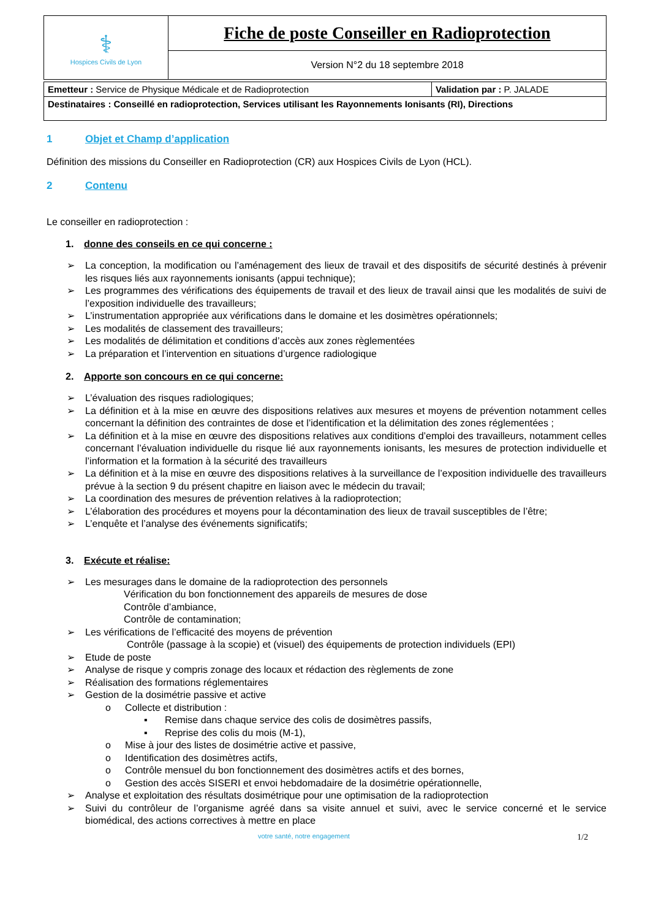| ⚕ Hospices Civils de Lyon | Fiche de poste Conseiller en Radioprotection |
| | Version N°2 du 18 septembre 2018 |
| Emetteur : Service de Physique Médicale et de Radioprotection | Validation par : P. JALADE |
| Destinataires : Conseillé en radioprotection, Services utilisant les Rayonnements Ionisants (RI), Directions | |
1 Objet et Champ d’application
Définition des missions du Conseiller en Radioprotection (CR) aux Hospices Civils de Lyon (HCL).
2 Contenu
Le conseiller en radioprotection :
1. donne des conseils en ce qui concerne :
La conception, la modification ou l’aménagement des lieux de travail et des dispositifs de sécurité destinés à prévenir les risques liés aux rayonnements ionisants (appui technique);
Les programmes des vérifications des équipements de travail et des lieux de travail ainsi que les modalités de suivi de l’exposition individuelle des travailleurs;
L’instrumentation appropriée aux vérifications dans le domaine et les dosimètres opérationnels;
Les modalités de classement des travailleurs;
Les modalités de délimitation et conditions d’accès aux zones règlementées
La préparation et l’intervention en situations d’urgence radiologique
2. Apporte son concours en ce qui concerne:
L’évaluation des risques radiologiques;
La définition et à la mise en œuvre des dispositions relatives aux mesures et moyens de prévention notamment celles concernant la définition des contraintes de dose et l’identification et la délimitation des zones réglementées ;
La définition et à la mise en œuvre des dispositions relatives aux conditions d’emploi des travailleurs, notamment celles concernant l’évaluation individuelle du risque lié aux rayonnements ionisants, les mesures de protection individuelle et l’information et la formation à la sécurité des travailleurs
La définition et à la mise en œuvre des dispositions relatives à la surveillance de l’exposition individuelle des travailleurs prévue à la section 9 du présent chapitre en liaison avec le médecin du travail;
La coordination des mesures de prévention relatives à la radioprotection;
L’élaboration des procédures et moyens pour la décontamination des lieux de travail susceptibles de l’être;
L’enquête et l’analyse des événements significatifs;
3. Exécute et réalise:
Les mesurages dans le domaine de la radioprotection des personnels
Vérification du bon fonctionnement des appareils de mesures de dose
Contrôle d’ambiance,
Contrôle de contamination;
Les vérifications de l’efficacité des moyens de prévention
Contrôle (passage à la scopie) et (visuel) des équipements de protection individuels (EPI)
Etude de poste
Analyse de risque y compris zonage des locaux et rédaction des règlements de zone
Réalisation des formations réglementaires
Gestion de la dosimétrie passive et active
o Collecte et distribution :
▪ Remise dans chaque service des colis de dosimètres passifs,
▪ Reprise des colis du mois (M-1),
o Mise à jour des listes de dosimétrie active et passive,
o Identification des dosimètres actifs,
o Contrôle mensuel du bon fonctionnement des dosimètres actifs et des bornes,
o Gestion des accès SISERI et envoi hebdomadaire de la dosimétrie opérationnelle,
Analyse et exploitation des résultats dosimétrique pour une optimisation de la radioprotection
Suivi du contrôleur de l’organisme agréé dans sa visite annuel et suivi, avec le service concerné et le service biomédical, des actions correctives à mettre en place
votre santé, notre engagement 1/2